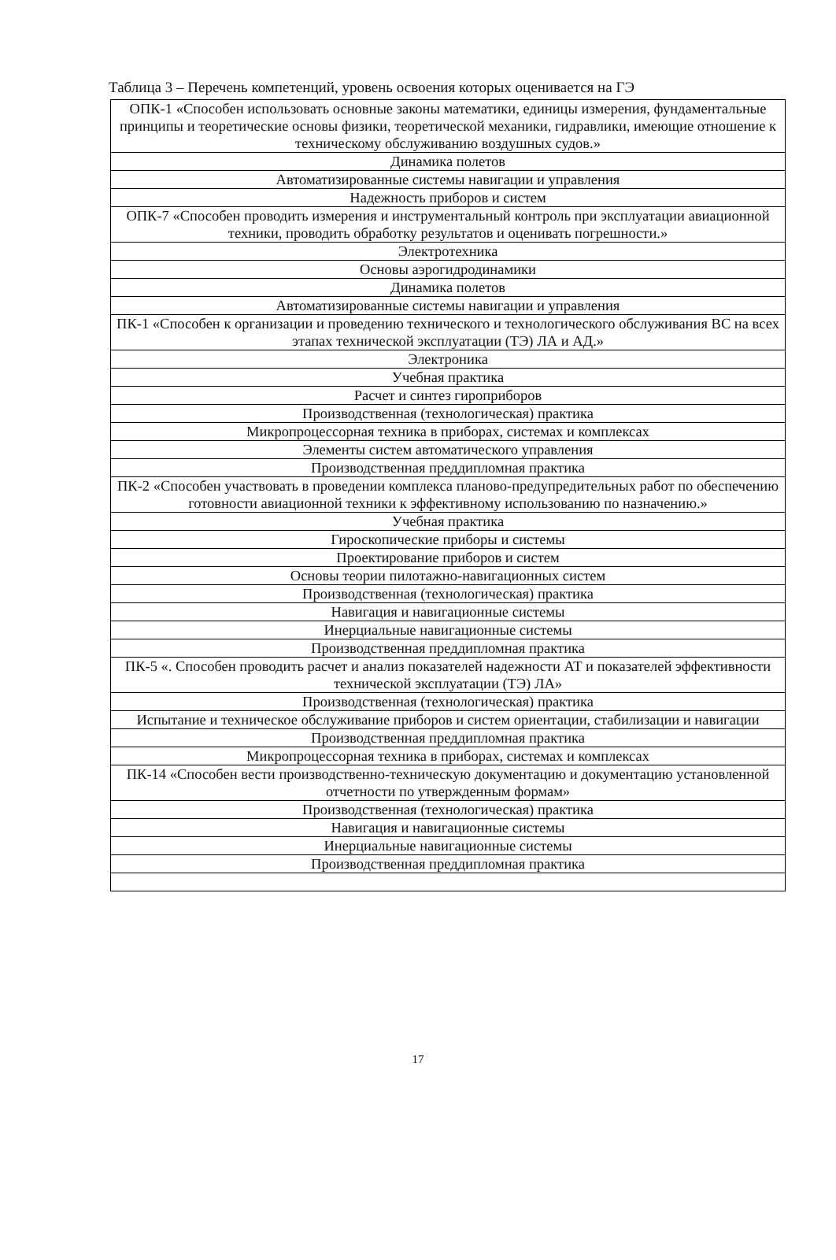Таблица 3 – Перечень компетенций, уровень освоения которых оценивается на ГЭ
| ОПК-1 «Способен использовать основные законы математики, единицы измерения, фундаментальные принципы и теоретические основы физики, теоретической механики, гидравлики, имеющие отношение к техническому обслуживанию воздушных судов.» |
| Динамика полетов |
| Автоматизированные системы навигации и управления |
| Надежность приборов и систем |
| ОПК-7 «Способен проводить измерения и инструментальный контроль при эксплуатации авиационной техники, проводить обработку результатов и оценивать погрешности.» |
| Электротехника |
| Основы аэрогидродинамики |
| Динамика полетов |
| Автоматизированные системы навигации и управления |
| ПК-1 «Способен к организации и проведению технического и технологического обслуживания ВС на всех этапах технической эксплуатации (ТЭ) ЛА и АД.» |
| Электроника |
| Учебная практика |
| Расчет и синтез гироприборов |
| Производственная (технологическая) практика |
| Микропроцессорная техника в приборах, системах и комплексах |
| Элементы систем автоматического управления |
| Производственная преддипломная практика |
| ПК-2 «Способен участвовать в проведении комплекса планово-предупредительных работ по обеспечению готовности авиационной техники к эффективному использованию по назначению.» |
| Учебная практика |
| Гироскопические приборы и системы |
| Проектирование приборов и систем |
| Основы теории пилотажно-навигационных систем |
| Производственная (технологическая) практика |
| Навигация и навигационные системы |
| Инерциальные навигационные системы |
| Производственная преддипломная практика |
| ПК-5 «. Способен проводить расчет и анализ показателей надежности АТ и показателей эффективности технической эксплуатации (ТЭ) ЛА» |
| Производственная (технологическая) практика |
| Испытание и техническое обслуживание приборов и систем ориентации, стабилизации и навигации |
| Производственная преддипломная практика |
| Микропроцессорная техника в приборах, системах и комплексах |
| ПК-14 «Способен вести производственно-техническую документацию и документацию установленной отчетности по утвержденным формам» |
| Производственная (технологическая) практика |
| Навигация и навигационные системы |
| Инерциальные навигационные системы |
| Производственная преддипломная практика |
17